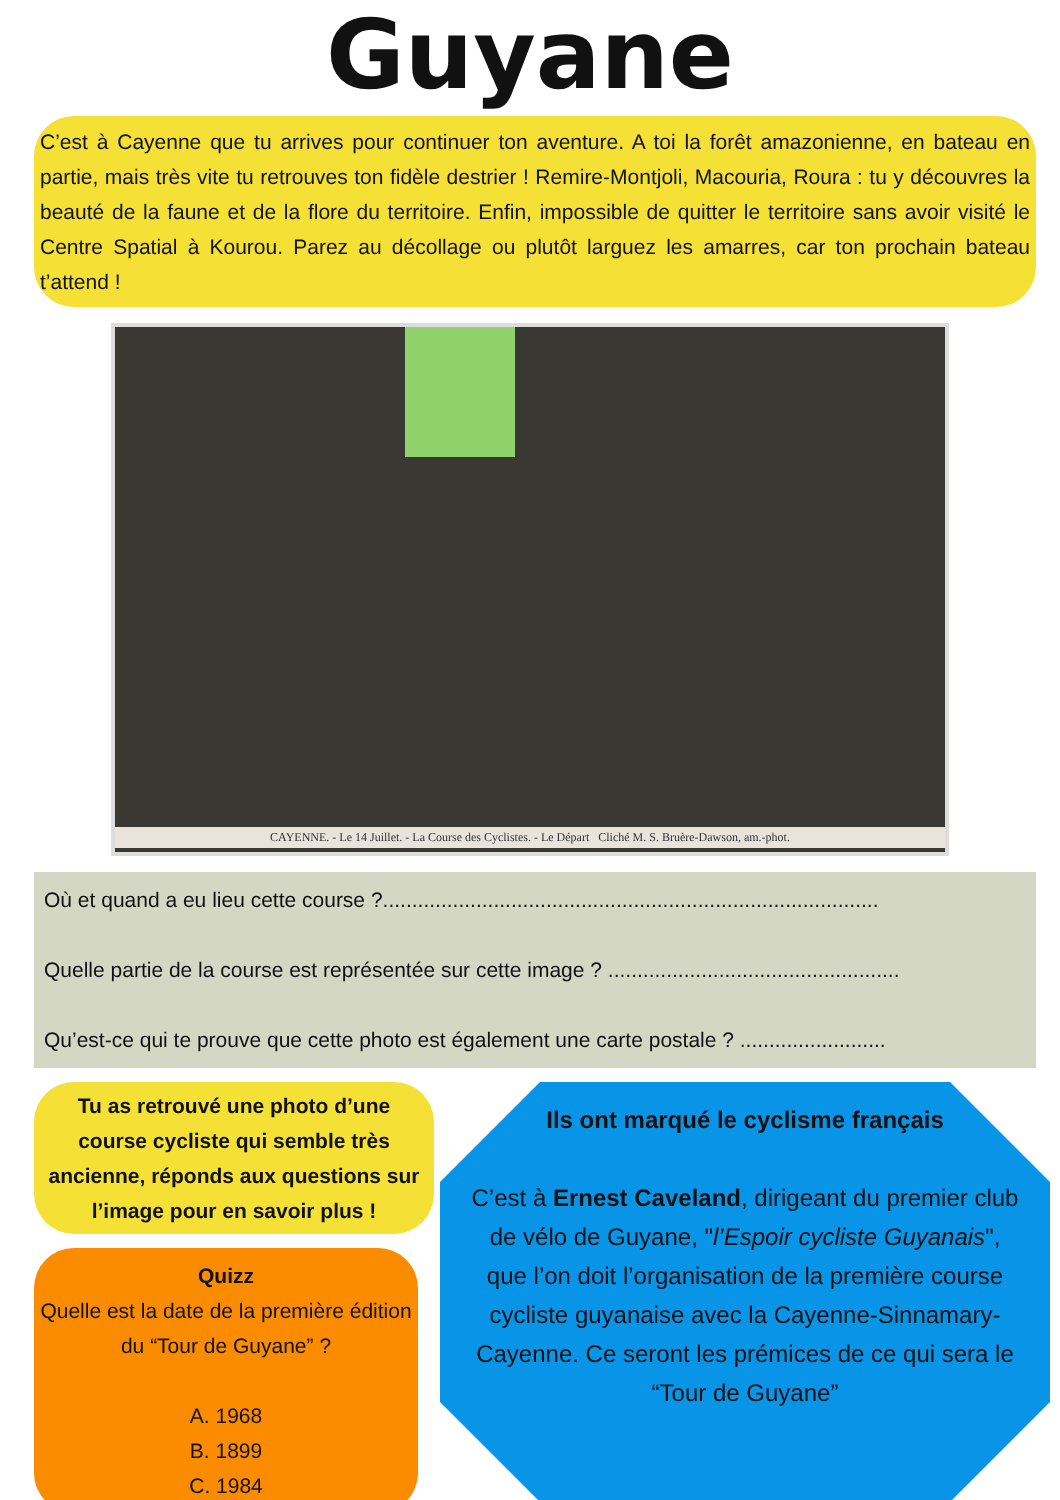Guyane
C’est à Cayenne que tu arrives pour continuer ton aventure. A toi la forêt amazonienne, en bateau en partie, mais très vite tu retrouves ton fidèle destrier ! Remire-Montjoli, Macouria, Roura : tu y découvres la beauté de la faune et de la flore du territoire. Enfin, impossible de quitter le territoire sans avoir visité le Centre Spatial à Kourou. Parez au décollage ou plutôt larguez les amarres, car ton prochain bateau t’attend !
CAYENNE. - Le 14 Juillet. - La Course des Cyclistes. - Le Départ Cliché M. S. Bruère-Dawson, am.-phot.
Où et quand a eu lieu cette course ?.....................................................................................
Quelle partie de la course est représentée sur cette image ? ..................................................
Qu’est-ce qui te prouve que cette photo est également une carte postale ? .........................
Tu as retrouvé une photo d’une course cycliste qui semble très ancienne, réponds aux questions sur l’image pour en savoir plus !
Quizz
Quelle est la date de la première édition du “Tour de Guyane” ?
A. 1968
B. 1899
C. 1984
Ils ont marqué le cyclisme français
C’est à Ernest Caveland, dirigeant du premier club de vélo de Guyane, "l’Espoir cycliste Guyanais", que l’on doit l’organisation de la première course cycliste guyanaise avec la Cayenne-Sinnamary-Cayenne. Ce seront les prémices de ce qui sera le “Tour de Guyane”